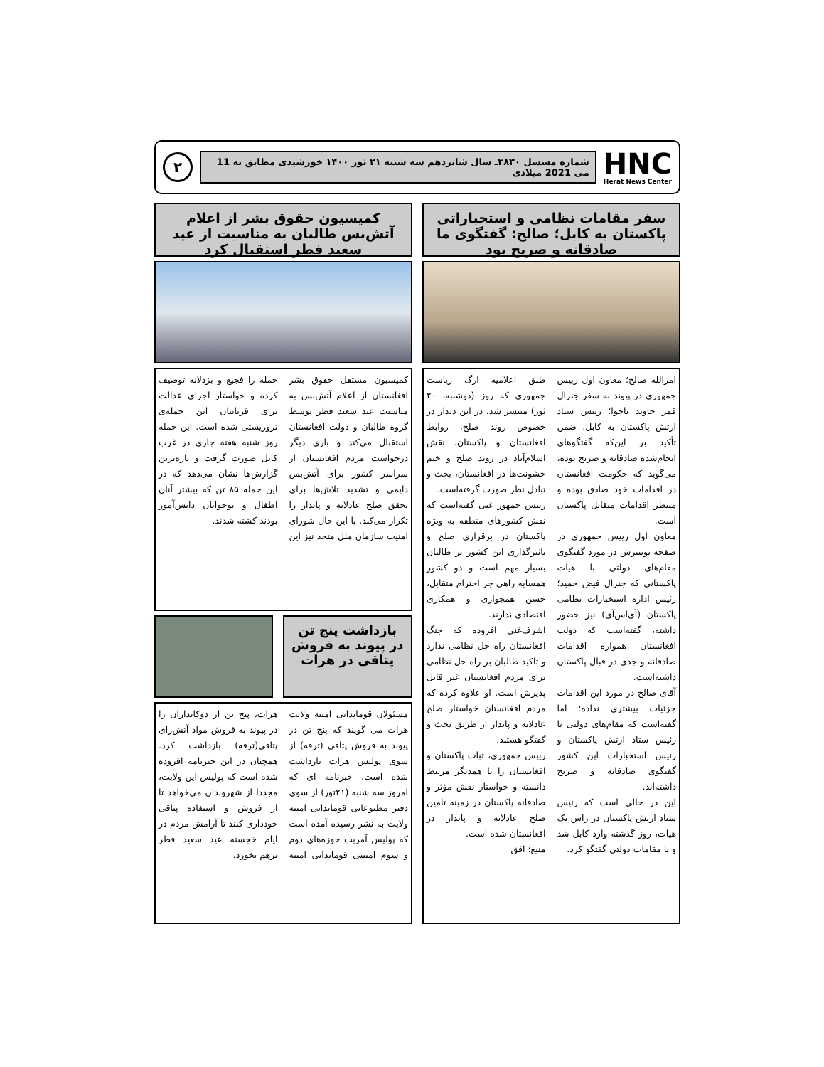HNC
Herat News Center
شماره مسسل ۳۸۳۰ـ سال شانزدهم سه شنبه ۲۱ ثور ۱۴۰۰ خورشیدی مطابق به 11 می 2021 میلادی
۲
سفر مقامات نظامی و استخباراتی پاکستان به کابل؛ صالح: گفتگوی ما صادقانه و صریح بود
امرالله صالح؛ معاون اول رییس جمهوری در پیوند به سفر جنرال قمر جاوید باجوا؛ رییس ستاد ارتش پاکستان به کابل، ضمن تأکید بر این‌که گفتگوهای انجام‌شده صادقانه و صریح بوده، می‌گوید که حکومت افغانستان در اقدامات خود صادق بوده و منتظر اقدامات متقابل پاکستان است.
معاون اول رییس جمهوری در صفحه توییترش در مورد گفتگوی مقام‌های دولتی با هیات پاکستانی که جنرال فیض حمید؛ رئیس اداره استخبارات نظامی پاکستان (آی‌اس‌آی) نیز حضور داشته، گفته‌است که دولت افغانستان همواره اقدامات صادقانه و جدی در قبال پاکستان داشته‌است.
آقای صالح در مورد این اقدامات جزئیات بیشتری نداده؛ اما گفته‌است که مقام‌های دولتی با رئیس ستاد ارتش پاکستان و رئیس استخبارات این کشور گفتگوی صادقانه و صریح داشته‌اند.
این در حالی است که رئیس ستاد ارتش پاکستان در راس یک هیات، روز گذشته وارد کابل شد و با مقامات دولتی گفتگو کرد.
طبق اعلامیه ارگ ریاست جمهوری که روز (دوشنبه، ۲۰ ثور) منتشر شد، در این دیدار در خصوص روند صلح، روابط افغانستان و پاکستان، نقش اسلام‌آباد در روند صلح و ختم خشونت‌ها در افغانستان، بحث و تبادل نظر صورت گرفته‌است.
رییس جمهور غنی گفته‌است که نقش کشورهای منطقه به ویژه پاکستان در برقراری صلح و تاثیرگذاری این کشور بر طالبان بسیار مهم است و دو کشور همسایه راهی جز احترام متقابل، حسن همجواری و همکاری اقتصادی ندارند.
اشرف‌غنی افزوده که جنگ افغانستان راه حل نظامی ندارد و تاکید طالبان بر راه حل نظامی برای مردم افغانستان غیر قابل پذیرش است. او علاوه کرده که مردم افغانستان خواستار صلح عادلانه و پایدار از طریق بحث و گفتگو هستند.
رییس جمهوری، ثبات پاکستان و افغانستان را با همدیگر مرتبط دانسته و خواستار نقش مؤثر و صادقانه پاکستان در زمینه تامین صلح عادلانه و پایدار در افغانستان شده است.
منبع: افق
کمیسیون حقوق بشر از اعلام آتش‌بس طالبان به مناسبت از عید سعید فطر استقبال کرد
کمیسیون مستقل حقوق بشر افغانستان از اعلام آتش‌بس به مناسبت عید سعید فطر توسط گروه طالبان و دولت افغانستان استقبال می‌کند و باری دیگر درخواست مردم افغانستان از سراسر کشور برای آتش‌بس دایمی و تشدید تلاش‌ها برای تحقق صلح عادلانه و پایدار را تکرار می‌کند. با این حال شورای امنیت سازمان ملل متحد نیز این حمله را فجیع و بزدلانه توصیف کرده و خواستار اجرای عدالت برای قربانیان این حمله‌ی تروریستی شده است. این حمله روز شنبه هفته جاری در غرب کابل صورت گرفت و تازه‌ترین گزارش‌ها نشان می‌دهد که در این حمله ۸۵ تن که بیشتر آنان اطفال و نوجوانان دانش‌آموز بودند کشته شدند.
بازداشت پنج تن در پیوند به فروش پتاقی در هرات
مسئولان قوماندانی امنیه ولایت هرات می گویند که پنج تن در پیوند به فروش پتاقی (ترقه) از سوی پولیس هرات بازداشت شده است. خبرنامه ای که امروز سه شنبه (۲۱ثور) از سوی دفتر مطبوعاتی قوماندانی امنیه ولایت به نشر رسیده آمده است که پولیس آمریت حوزه‌های دوم و سوم امنیتی قوماندانی امنیه هرات، پنج تن از دوکانداران را در پیوند به فروش مواد آتش‌زای پتاقی(ترقه) بازداشت کرد. همچنان در این خبرنامه افزوده شده است که پولیس این ولایت، مجددا از شهروندان می‌خواهد تا از فروش و استفاده پتاقی خودداری کنند تا آرامش مردم در ایام خجسته عید سعید فطر برهم نخورد.